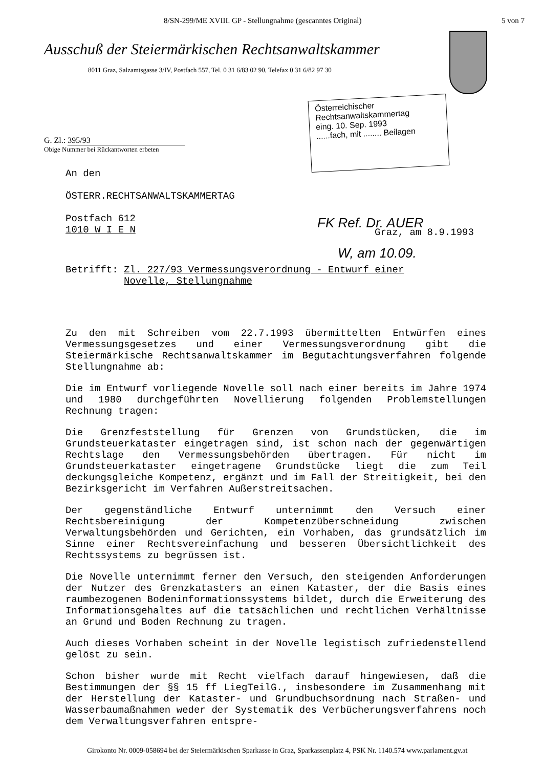8/SN-299/ME XVIII. GP - Stellungnahme (gescanntes Original) 5 von 7
Ausschuß der Steiermärkischen Rechtsanwaltskammer
8011 Graz, Salzamtsgasse 3/IV, Postfach 557, Tel. 0 31 6/83 02 90, Telefax 0 31 6/82 97 30
Österreichischer
Rechtsanwaltskammertag
eing. 10. Sep. 1993
......fach, mit ........ Beilagen
G. Zl.: 395/93
Obige Nummer bei Rückantworten erbeten
An den
ÖSTERR.RECHTSANWALTSKAMMERTAG
Postfach 612
1010 W I E N
FK Ref. Dr. AUER
Graz, am 8.9.1993
W, am 10.09.
Betrifft: Zl. 227/93 Vermessungsverordnung - Entwurf einer
Novelle, Stellungnahme
Zu den mit Schreiben vom 22.7.1993 übermittelten Entwürfen eines Vermessungsgesetzes und einer Vermessungsverordnung gibt die Steiermärkische Rechtsanwaltskammer im Begutachtungsverfahren folgende Stellungnahme ab:
Die im Entwurf vorliegende Novelle soll nach einer bereits im Jahre 1974 und 1980 durchgeführten Novellierung folgenden Problemstellungen Rechnung tragen:
Die Grenzfeststellung für Grenzen von Grundstücken, die im Grundsteuerkataster eingetragen sind, ist schon nach der gegenwärtigen Rechtslage den Vermessungsbehörden übertragen. Für nicht im Grundsteuerkataster eingetragene Grundstücke liegt die zum Teil deckungsgleiche Kompetenz, ergänzt und im Fall der Streitigkeit, bei den Bezirksgericht im Verfahren Außerstreitsachen.
Der gegenständliche Entwurf unternimmt den Versuch einer Rechtsbereinigung der Kompetenzüberschneidung zwischen Verwaltungsbehörden und Gerichten, ein Vorhaben, das grundsätzlich im Sinne einer Rechtsvereinfachung und besseren Übersichtlichkeit des Rechtssystems zu begrüssen ist.
Die Novelle unternimmt ferner den Versuch, den steigenden Anforderungen der Nutzer des Grenzkatasters an einen Kataster, der die Basis eines raumbezogenen Bodeninformationssystems bildet, durch die Erweiterung des Informationsgehaltes auf die tatsächlichen und rechtlichen Verhältnisse an Grund und Boden Rechnung zu tragen.
Auch dieses Vorhaben scheint in der Novelle legistisch zufriedenstellend gelöst zu sein.
Schon bisher wurde mit Recht vielfach darauf hingewiesen, daß die Bestimmungen der §§ 15 ff LiegTeilG., insbesondere im Zusammenhang mit der Herstellung der Kataster- und Grundbuchsordnung nach Straßen- und Wasserbaumaßnahmen weder der Systematik des Verbücherungsverfahrens noch dem Verwaltungsverfahren entspre-
Girokonto Nr. 0009-058694 bei der Steiermärkischen Sparkasse in Graz, Sparkassenplatz 4, PSK Nr. 1140.574 www.parlament.gv.at